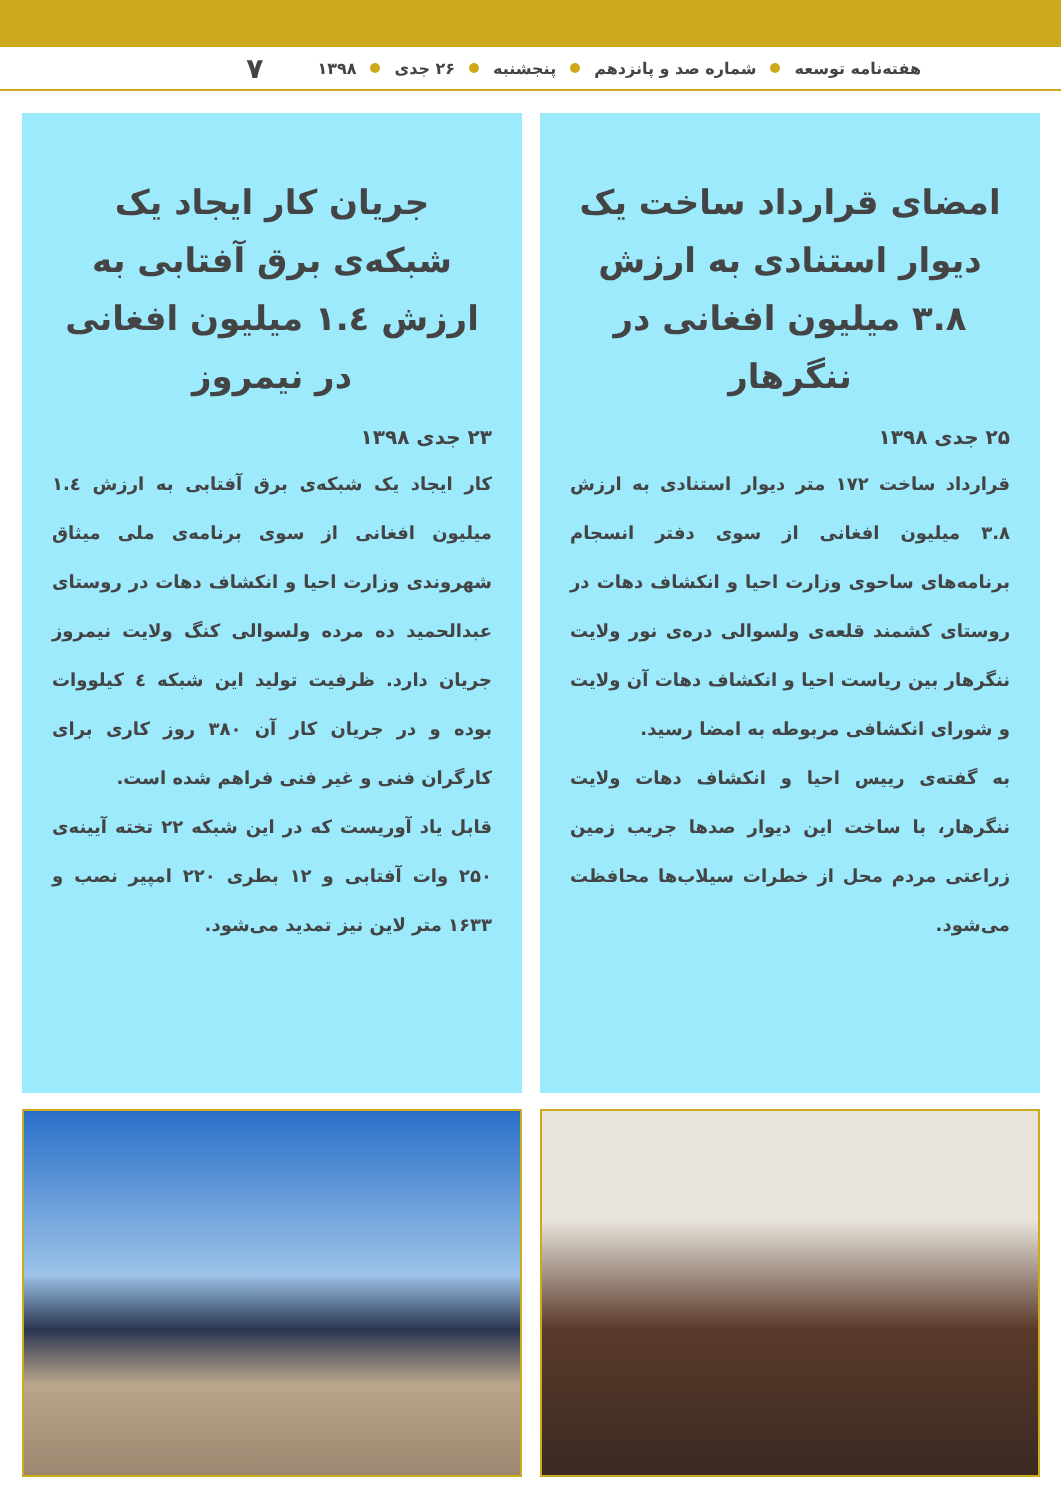هفته‌نامه توسعه شماره صد و پانزدهم پنجشنبه ۲۶ جدی ۱۳۹۸ ۷
امضای قرارداد ساخت یک دیوار استنادی به ارزش ۳.۸ میلیون افغانی در ننگرهار
۲۵ جدی ۱۳۹۸
قرارداد ساخت ۱۷۲ متر دیوار استنادی به ارزش ۳.۸ میلیون افغانی از سوی دفتر انسجام برنامه‌های ساحوی وزارت احیا و انکشاف دهات در روستای کشمند قلعه‌ی ولسوالی دره‌ی نور ولایت ننگرهار بین ریاست احیا و انکشاف دهات آن ولایت و شورای انکشافی مربوطه به امضا رسید.
به گفته‌ی رییس احیا و انکشاف دهات ولایت ننگرهار، با ساخت این دیوار صدها جریب زمین زراعتی مردم محل از خطرات سیلاب‌ها محافظت می‌شود.
جریان کار ایجاد یک شبکه‌ی برق آفتابی به ارزش ۱.٤ میلیون افغانی در نیمروز
۲۳ جدی ۱۳۹۸
کار ایجاد یک شبکه‌ی برق آفتابی به ارزش ۱.٤ میلیون افغانی از سوی برنامه‌ی ملی میثاق شهروندی وزارت احیا و انکشاف دهات در روستای عبدالحمید ده مرده ولسوالی کنگ ولایت نیمروز جریان دارد. ظرفیت تولید این شبکه ٤ کیلووات بوده و در جریان کار آن ۳۸۰ روز کاری برای کارگران فنی و غیر فنی فراهم شده است.
قابل یاد آوریست که در این شبکه ۲۲ تخته آیینه‌ی ۲۵۰ وات آفتابی و ۱۲ بطری ۲۲۰ امپیر نصب و ۱۶۳۳ متر لاین نیز تمدید می‌شود.